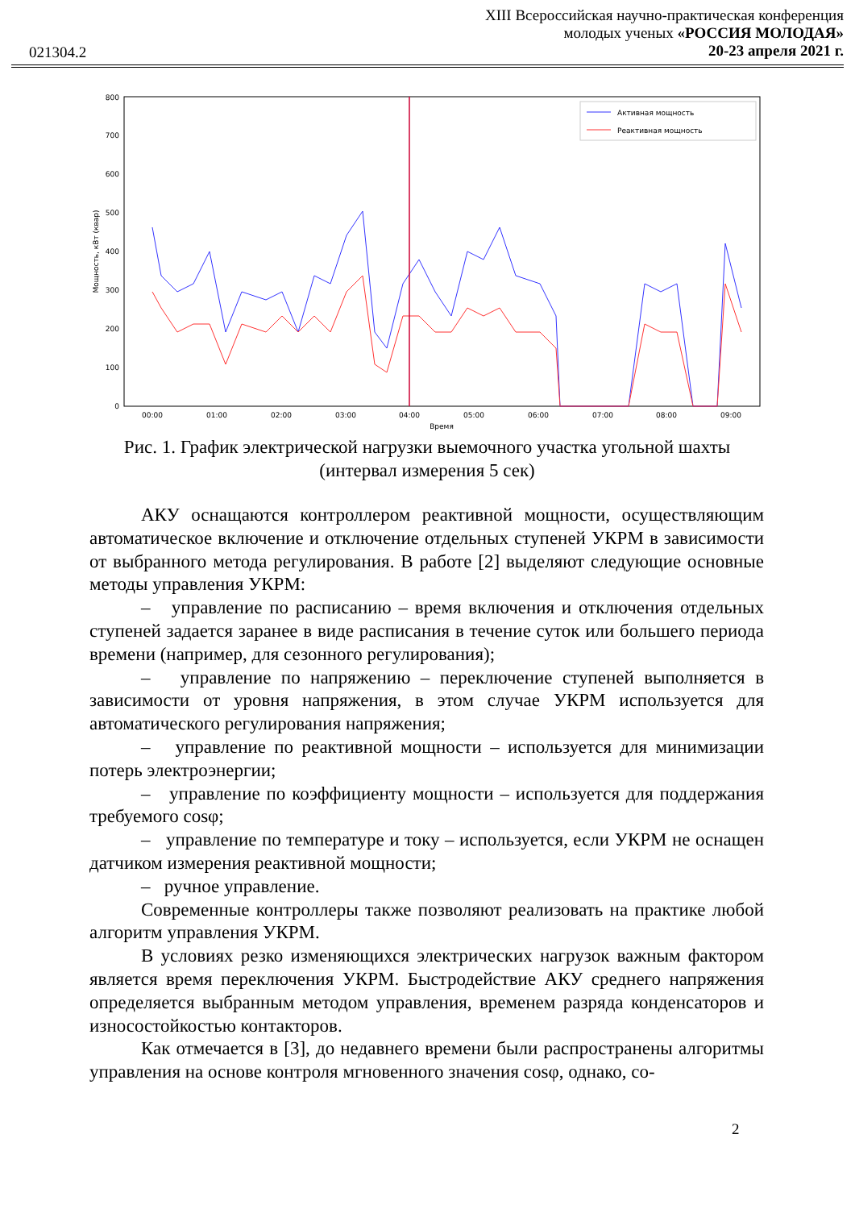XIII Всероссийская научно-практическая конференция
молодых ученых «РОССИЯ МОЛОДАЯ»
20-23 апреля 2021 г.
021304.2
0
100
200
300
400
500
600
700
800
00:00
01:00
02:00
03:00
04:00
05:00
06:00
07:00
08:00
09:00
Время
Мощность, кВт (квар)
Активная мощность
Реактивная мощность
Рис. 1. График электрической нагрузки выемочного участка угольной шахты
(интервал измерения 5 сек)
АКУ оснащаются контроллером реактивной мощности, осуществляющим автоматическое включение и отключение отдельных ступеней УКРМ в зависимости от выбранного метода регулирования. В работе [2] выделяют следующие основные методы управления УКРМ:
– управление по расписанию – время включения и отключения отдельных ступеней задается заранее в виде расписания в течение суток или большего периода времени (например, для сезонного регулирования);
– управление по напряжению – переключение ступеней выполняется в зависимости от уровня напряжения, в этом случае УКРМ используется для автоматического регулирования напряжения;
– управление по реактивной мощности – используется для минимизации потерь электроэнергии;
– управление по коэффициенту мощности – используется для поддержания требуемого cosφ;
– управление по температуре и току – используется, если УКРМ не оснащен датчиком измерения реактивной мощности;
– ручное управление.
Современные контроллеры также позволяют реализовать на практике любой алгоритм управления УКРМ.
В условиях резко изменяющихся электрических нагрузок важным фактором является время переключения УКРМ. Быстродействие АКУ среднего напряжения определяется выбранным методом управления, временем разряда конденсаторов и износостойкостью контакторов.
Как отмечается в [3], до недавнего времени были распространены алгоритмы управления на основе контроля мгновенного значения cosφ, однако, со-
2